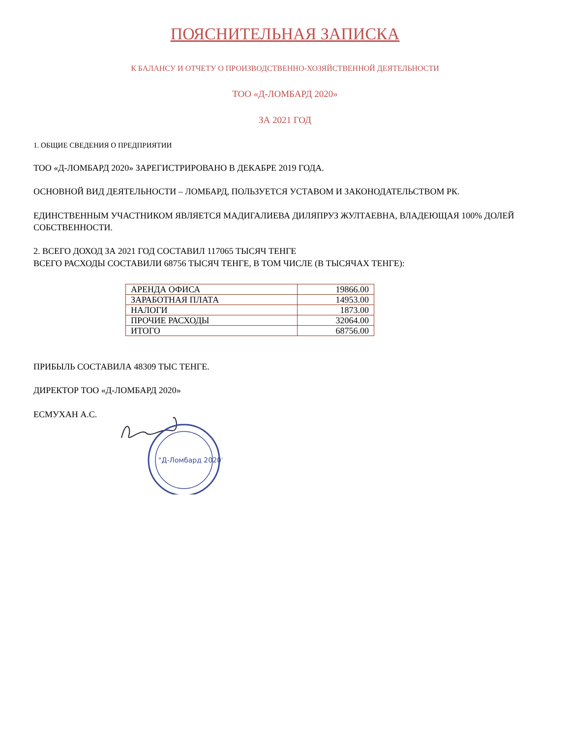ПОЯСНИТЕЛЬНАЯ ЗАПИСКА
К БАЛАНСУ И ОТЧЕТУ О ПРОИЗВОДСТВЕННО-ХОЗЯЙСТВЕННОЙ ДЕЯТЕЛЬНОСТИ
ТОО «Д-ЛОМБАРД 2020»
ЗА 2021 ГОД
1. ОБЩИЕ СВЕДЕНИЯ О ПРЕДПРИЯТИИ
ТОО «Д-ЛОМБАРД 2020» ЗАРЕГИСТРИРОВАНО В ДЕКАБРЕ 2019 ГОДА.
ОСНОВНОЙ ВИД ДЕЯТЕЛЬНОСТИ – ЛОМБАРД, ПОЛЬЗУЕТСЯ УСТАВОМ И ЗАКОНОДАТЕЛЬСТВОМ РК.
ЕДИНСТВЕННЫМ УЧАСТНИКОМ ЯВЛЯЕТСЯ МАДИГАЛИЕВА ДИЛЯПРУЗ ЖУЛТАЕВНА, ВЛАДЕЮЩАЯ 100% ДОЛЕЙ СОБСТВЕННОСТИ.
2. ВСЕГО ДОХОД ЗА 2021 ГОД СОСТАВИЛ 117065 ТЫСЯЧ ТЕНГЕ
ВСЕГО РАСХОДЫ СОСТАВИЛИ 68756 ТЫСЯЧ ТЕНГЕ, В ТОМ ЧИСЛЕ (В ТЫСЯЧАХ ТЕНГЕ):
| АРЕНДА ОФИСА | 19866.00 |
| ЗАРАБОТНАЯ ПЛАТА | 14953.00 |
| НАЛОГИ | 1873.00 |
| ПРОЧИЕ РАСХОДЫ | 32064.00 |
| ИТОГО | 68756.00 |
ПРИБЫЛЬ СОСТАВИЛА 48309 ТЫС ТЕНГЕ.
ДИРЕКТОР ТОО «Д-ЛОМБАРД 2020»
ЕСМУХАН А.С.
"Д-Ломбард 2020"